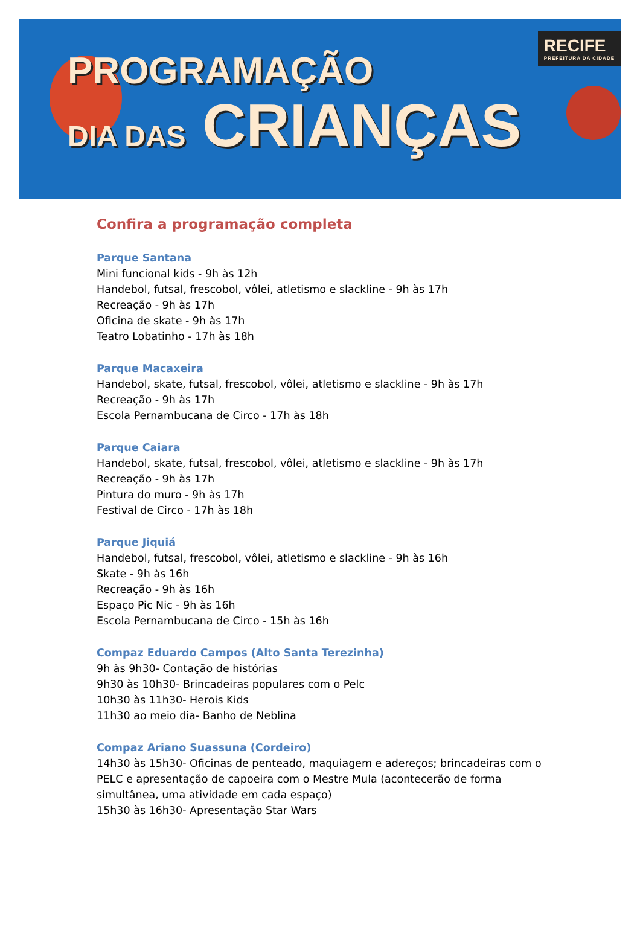PROGRAMAÇÃO
DIA DAS CRIANÇAS
RECIFE
PREFEITURA DA CIDADE
Confira a programação completa
Parque Santana
Mini funcional kids - 9h às 12h
Handebol, futsal, frescobol, vôlei, atletismo e slackline - 9h às 17h
Recreação - 9h às 17h
Oficina de skate - 9h às 17h
Teatro Lobatinho - 17h às 18h
Parque Macaxeira
Handebol, skate, futsal, frescobol, vôlei, atletismo e slackline - 9h às 17h
Recreação - 9h às 17h
Escola Pernambucana de Circo - 17h às 18h
Parque Caiara
Handebol, skate, futsal, frescobol, vôlei, atletismo e slackline - 9h às 17h
Recreação - 9h às 17h
Pintura do muro - 9h às 17h
Festival de Circo - 17h às 18h
Parque Jiquiá
Handebol, futsal, frescobol, vôlei, atletismo e slackline - 9h às 16h
Skate - 9h às 16h
Recreação - 9h às 16h
Espaço Pic Nic - 9h às 16h
Escola Pernambucana de Circo - 15h às 16h
Compaz Eduardo Campos (Alto Santa Terezinha)
9h às 9h30- Contação de histórias
9h30 às 10h30- Brincadeiras populares com o Pelc
10h30 às 11h30- Herois Kids
11h30 ao meio dia- Banho de Neblina
Compaz Ariano Suassuna (Cordeiro)
14h30 às 15h30- Oficinas de penteado, maquiagem e adereços; brincadeiras com o PELC e apresentação de capoeira com o Mestre Mula (acontecerão de forma simultânea, uma atividade em cada espaço)
15h30 às 16h30- Apresentação Star Wars